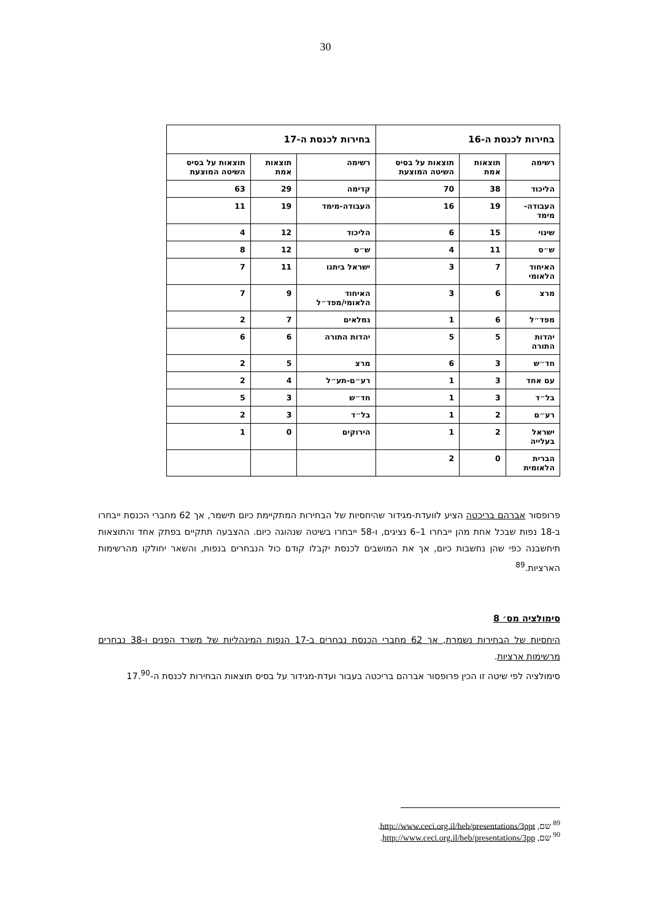30
| בחירות לכנסת ה-16 | | | בחירות לכנסת ה-17 | | |
| --- | --- | --- | --- | --- | --- |
| רשימה | תוצאות אמת | תוצאות על בסיס השיטה המוצעת | רשימה | תוצאות אמת | תוצאות על בסיס השיטה המוצעת |
| הליכוד | 38 | 70 | קדימה | 29 | 63 |
| העבודה-מימד | 19 | 16 | העבודה-מימד | 19 | 11 |
| שינוי | 15 | 6 | הליכוד | 12 | 4 |
| ש״ס | 11 | 4 | ש״ס | 12 | 8 |
| האיחוד הלאומי | 7 | 3 | ישראל ביתנו | 11 | 7 |
| מרצ | 6 | 3 | האיחוד הלאומי/מפד״ל | 9 | 7 |
| מפד״ל | 6 | 1 | גמלאים | 7 | 2 |
| יהדות התורה | 5 | 5 | יהדות התורה | 6 | 6 |
| חד״ש | 3 | 6 | מרצ | 5 | 2 |
| עם אחד | 3 | 1 | רע״ם-תע״ל | 4 | 2 |
| בל״ד | 3 | 1 | חד״ש | 3 | 5 |
| רע״ם | 2 | 1 | בל״ד | 3 | 2 |
| ישראל בעלייה | 2 | 1 | הירוקים | 0 | 1 |
| הברית הלאומית | 0 | 2 | | | |
פרופסור אברהם בריכטה הציע לוועדת-מגידור שהיחסיות של הבחירות המתקיימת כיום תישמר, אך 62 מחברי הכנסת ייבחרו ב-18 נפות שבכל אחת מהן ייבחרו 1–6 נציגים, ו-58 ייבחרו בשיטה שנהוגה כיום. ההצבעה תתקיים בפתק אחד והתוצאות תיחשבנה כפי שהן נחשבות כיום, אך את המושבים לכנסת יקבלו קודם כול הנבחרים בנפות, והשאר יחולקו מהרשימות הארציות.<sup>89</sup>
סימולציה מס׳ 8
היחסיות של הבחירות נשמרת, אך 62 מחברי הכנסת נבחרים ב-17 הנפות המינהליות של משרד הפנים ו-38 נבחרים מרשימות ארציות.
סימולציה לפי שיטה זו הכין פרופסור אברהם בריכטה בעבור ועדת-מגידור על בסיס תוצאות הבחירות לכנסת ה-17.<sup>90</sup>
<sup>89</sup> שם, http://www.ceci.org.il/heb/presentations/3ppt.
<sup>90</sup> שם, http://www.ceci.org.il/heb/presentations/3pp.